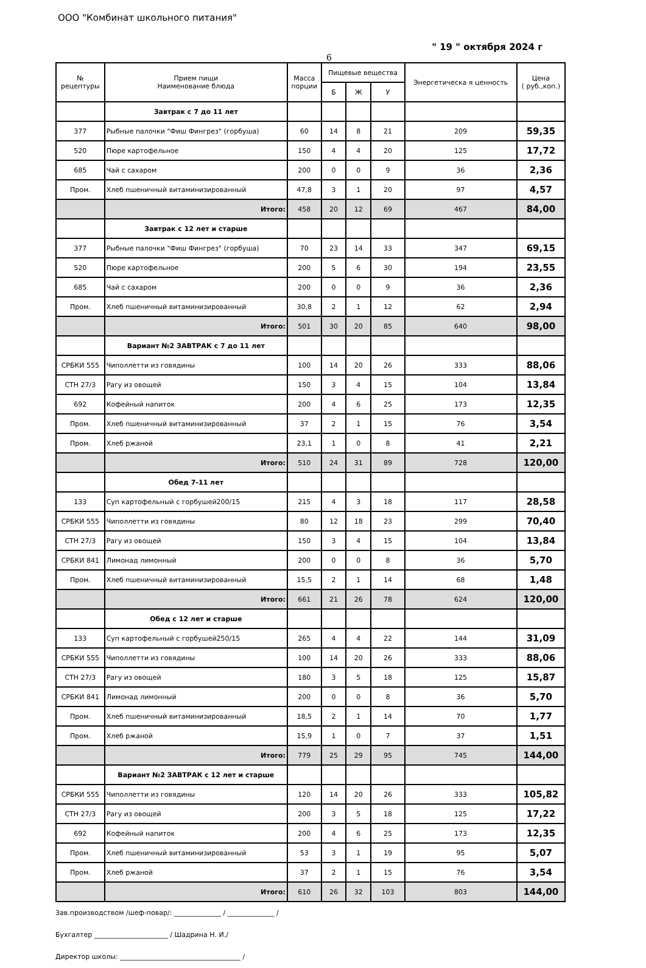ООО "Комбинат школьного питания"
" 19 " октября 2024 г
6
| № рецептуры | Прием пищи Наименование блюда | Масса порции | Пищевые вещества | | | Энергетическа я ценность | Цена ( руб.,коп.) |
| --- | --- | --- | --- | --- | --- | --- | --- |
| | | | Б | Ж | У | | |
| | Завтрак с 7 до 11 лет | | | | | | |
| 377 | Рыбные палочки "Фиш Фингрез" (горбуша) | 60 | 14 | 8 | 21 | 209 | 59,35 |
| 520 | Пюре картофельное | 150 | 4 | 4 | 20 | 125 | 17,72 |
| 685 | Чай с сахаром | 200 | 0 | 0 | 9 | 36 | 2,36 |
| Пром. | Хлеб пшеничный витаминизированный | 47,8 | 3 | 1 | 20 | 97 | 4,57 |
| | Итого: | 458 | 20 | 12 | 69 | 467 | 84,00 |
| | Завтрак с 12 лет и старше | | | | | | |
| 377 | Рыбные палочки "Фиш Фингрез" (горбуша) | 70 | 23 | 14 | 33 | 347 | 69,15 |
| 520 | Пюре картофельное | 200 | 5 | 6 | 30 | 194 | 23,55 |
| 685 | Чай с сахаром | 200 | 0 | 0 | 9 | 36 | 2,36 |
| Пром. | Хлеб пшеничный витаминизированный | 30,8 | 2 | 1 | 12 | 62 | 2,94 |
| | Итого: | 501 | 30 | 20 | 85 | 640 | 98,00 |
| | Вариант №2 ЗАВТРАК с 7 до 11 лет | | | | | | |
| СРБКИ 555 | Чиполлетти из говядины | 100 | 14 | 20 | 26 | 333 | 88,06 |
| СТН 27/3 | Рагу из овощей | 150 | 3 | 4 | 15 | 104 | 13,84 |
| 692 | Кофейный напиток | 200 | 4 | 6 | 25 | 173 | 12,35 |
| Пром. | Хлеб пшеничный витаминизированный | 37 | 2 | 1 | 15 | 76 | 3,54 |
| Пром. | Хлеб ржаной | 23,1 | 1 | 0 | 8 | 41 | 2,21 |
| | Итого: | 510 | 24 | 31 | 89 | 728 | 120,00 |
| | Обед 7-11 лет | | | | | | |
| 133 | Суп картофельный с горбушей200/15 | 215 | 4 | 3 | 18 | 117 | 28,58 |
| СРБКИ 555 | Чиполлетти из говядины | 80 | 12 | 18 | 23 | 299 | 70,40 |
| СТН 27/3 | Рагу из овощей | 150 | 3 | 4 | 15 | 104 | 13,84 |
| СРБКИ 841 | Лимонад лимонный | 200 | 0 | 0 | 8 | 36 | 5,70 |
| Пром. | Хлеб пшеничный витаминизированный | 15,5 | 2 | 1 | 14 | 68 | 1,48 |
| | Итого: | 661 | 21 | 26 | 78 | 624 | 120,00 |
| | Обед с 12 лет и старше | | | | | | |
| 133 | Суп картофельный с горбушей250/15 | 265 | 4 | 4 | 22 | 144 | 31,09 |
| СРБКИ 555 | Чиполлетти из говядины | 100 | 14 | 20 | 26 | 333 | 88,06 |
| СТН 27/3 | Рагу из овощей | 180 | 3 | 5 | 18 | 125 | 15,87 |
| СРБКИ 841 | Лимонад лимонный | 200 | 0 | 0 | 8 | 36 | 5,70 |
| Пром. | Хлеб пшеничный витаминизированный | 18,5 | 2 | 1 | 14 | 70 | 1,77 |
| Пром. | Хлеб ржаной | 15,9 | 1 | 0 | 7 | 37 | 1,51 |
| | Итого: | 779 | 25 | 29 | 95 | 745 | 144,00 |
| | Вариант №2 ЗАВТРАК с 12 лет и старше | | | | | | |
| СРБКИ 555 | Чиполлетти из говядины | 120 | 14 | 20 | 26 | 333 | 105,82 |
| СТН 27/3 | Рагу из овощей | 200 | 3 | 5 | 18 | 125 | 17,22 |
| 692 | Кофейный напиток | 200 | 4 | 6 | 25 | 173 | 12,35 |
| Пром. | Хлеб пшеничный витаминизированный | 53 | 3 | 1 | 19 | 95 | 5,07 |
| Пром. | Хлеб ржаной | 37 | 2 | 1 | 15 | 76 | 3,54 |
| | Итого: | 610 | 26 | 32 | 103 | 803 | 144,00 |
Зав.производством /шеф-повар/: ______________ / ______________ /
Бухгалтер ______________________ / Шадрина Н. И./
Директор школы: ____________________________________ /